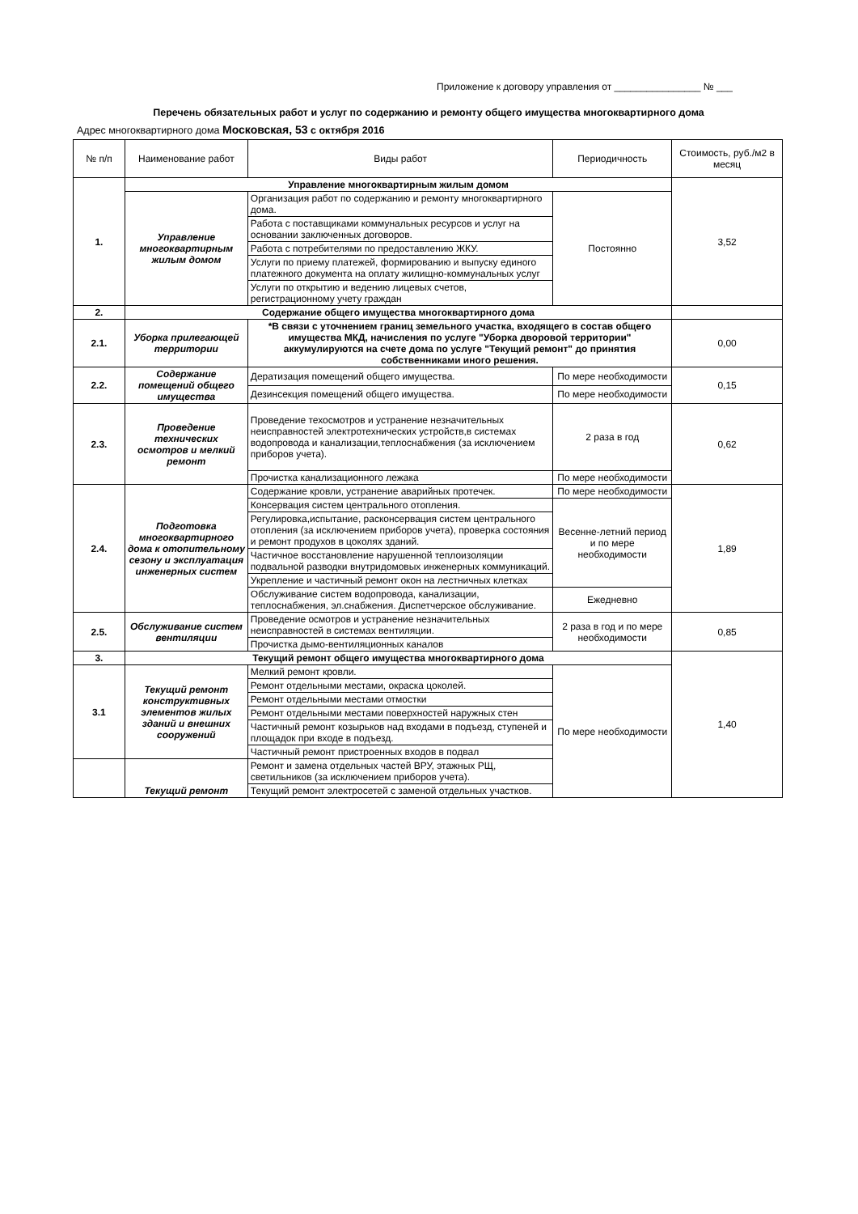Приложение к договору управления от ________________ № ___
Перечень обязательных работ и услуг по содержанию и ремонту общего имущества многоквартирного дома
Адрес многоквартирного дома Московская, 53 с октября 2016
| № п/п | Наименование работ | Виды работ | Периодичность | Стоимость, руб./м2 в месяц |
| --- | --- | --- | --- | --- |
| 1. | Управление многоквартирным жилым домом | | | 3,52 |
| | Управление многоквартирным жилым домом | Организация работ по содержанию и ремонту многоквартирного дома. | Постоянно | |
| | | Работа с поставщиками коммунальных ресурсов и услуг на основании заключенных договоров. | | |
| | | Работа с потребителями по предоставлению ЖКУ. | | |
| | | Услуги по приему платежей, формированию и выпуску единого платежного документа на оплату жилищно-коммунальных услуг | | |
| | | Услуги по открытию и ведению лицевых счетов, регистрационному учету граждан | | |
| 2. | Содержание общего имущества многоквартирного дома | | | |
| 2.1. | Уборка прилегающей территории | *В связи с уточнением границ земельного участка, входящего в состав общего имущества МКД, начисления по услуге "Уборка дворовой территории" аккумулируются на счете дома по услуге "Текущий ремонт" до принятия собственниками иного решения. | | 0,00 |
| 2.2. | Содержание помещений общего имущества | Дератизация помещений общего имущества. | По мере необходимости | 0,15 |
| | | Дезинсекция помещений общего имущества. | По мере необходимости | |
| 2.3. | Проведение технических осмотров и мелкий ремонт | Проведение техосмотров и устранение незначительных неисправностей электротехнических устройств,в системах водопровода и канализации,теплоснабжения (за исключением приборов учета). | 2 раза в год | 0,62 |
| | | Прочистка канализационного лежака | По мере необходимости | |
| 2.4. | Подготовка многоквартирного дома к отопительному сезону и эксплуатация инженерных систем | Содержание кровли, устранение аварийных протечек. | По мере необходимости | 1,89 |
| | | Консервация систем центрального отопления. | Весенне-летний период и по мере необходимости | |
| | | Регулировка,испытание, расконсервация систем центрального отопления (за исключением приборов учета), проверка состояния и ремонт продухов в цоколях зданий. | | |
| | | Частичное восстановление нарушенной теплоизоляции подвальной разводки внутридомовых инженерных коммуникаций. | | |
| | | Укрепление и частичный ремонт окон на лестничных клетках | | |
| | | Обслуживание систем водопровода, канализации, теплоснабжения, эл.снабжения. Диспетчерское обслуживание. | Ежедневно | |
| 2.5. | Обслуживание систем вентиляции | Проведение осмотров и устранение незначительных неисправностей в системах вентиляции. | 2 раза в год и по мере необходимости | 0,85 |
| | | Прочистка дымо-вентиляционных каналов | | |
| 3. | Текущий ремонт общего имущества многоквартирного дома | | | 1,40 |
| 3.1 | Текущий ремонт конструктивных элементов жилых зданий и внешних сооружений | Мелкий ремонт кровли. | По мере необходимости | |
| | | Ремонт отдельными местами, окраска цоколей. | | |
| | | Ремонт отдельными местами отмостки | | |
| | | Ремонт отдельными местами поверхностей наружных стен | | |
| | | Частичный ремонт козырьков над входами в подъезд, ступеней и площадок при входе в подъезд. | | |
| | | Частичный ремонт пристроенных входов в подвал | | |
| | Текущий ремонт | Ремонт и замена отдельных частей ВРУ, этажных РЩ, светильников (за исключением приборов учета). | | |
| | | Текущий ремонт электросетей с заменой отдельных участков. | | |